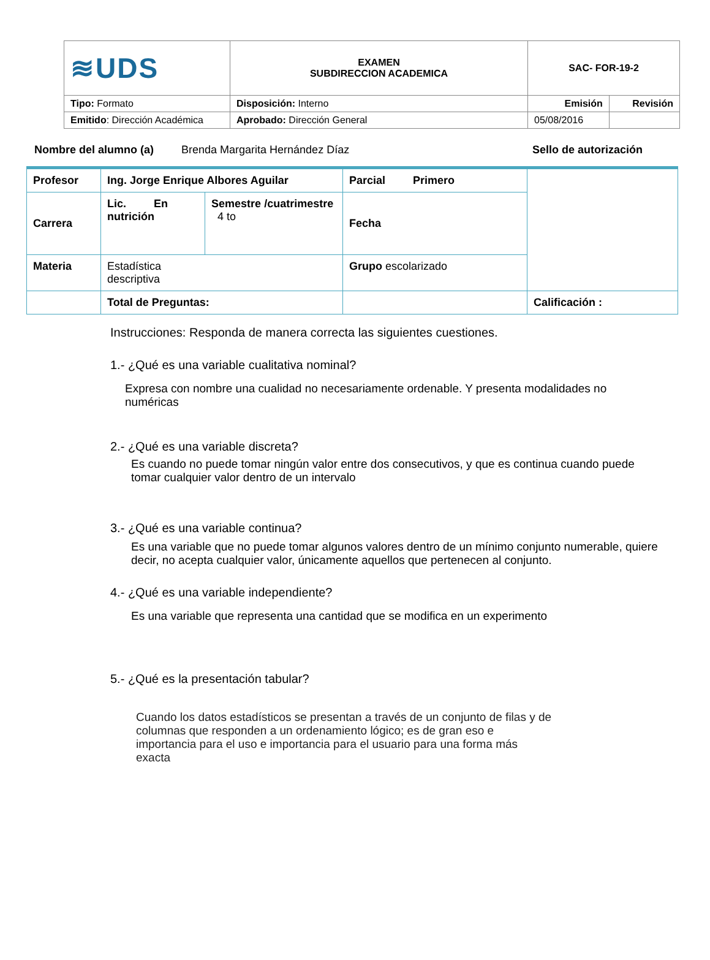| ≋UDS | EXAMEN SUBDIRECCION ACADEMICA | SAC- FOR-19-2 | |
| Tipo: Formato | Disposición: Interno | Emisión | Revisión |
| Emitido : Dirección Académica | Aprobado: Dirección General | 05/08/2016 | |
Nombre del alumno (a) Brenda Margarita Hernández Díaz Sello de autorización
| Profesor | Ing. Jorge Enrique Albores Aguilar | | Parcial Primero | |
| Carrera | Lic. En nutrición | Semestre /cuatrimestre 4 to | Fecha | |
| Materia | Estadística descriptiva | | Grupo escolarizado | |
| | Total de Preguntas: | | | Calificación : |
Instrucciones: Responda de manera correcta las siguientes cuestiones.
1.- ¿Qué es una variable cualitativa nominal?
Expresa con nombre una cualidad no necesariamente ordenable. Y presenta modalidades no numéricas
2.- ¿Qué es una variable discreta?
Es cuando no puede tomar ningún valor entre dos consecutivos, y que es continua cuando puede tomar cualquier valor dentro de un intervalo
3.- ¿Qué es una variable continua?
Es una variable que no puede tomar algunos valores dentro de un mínimo conjunto numerable, quiere decir, no acepta cualquier valor, únicamente aquellos que pertenecen al conjunto.
4.- ¿Qué es una variable independiente?
Es una variable que representa una cantidad que se modifica en un experimento
5.- ¿Qué es la presentación tabular?
Cuando los datos estadísticos se presentan a través de un conjunto de filas y de columnas que responden a un ordenamiento lógico; es de gran eso e importancia para el uso e importancia para el usuario para una forma más exacta